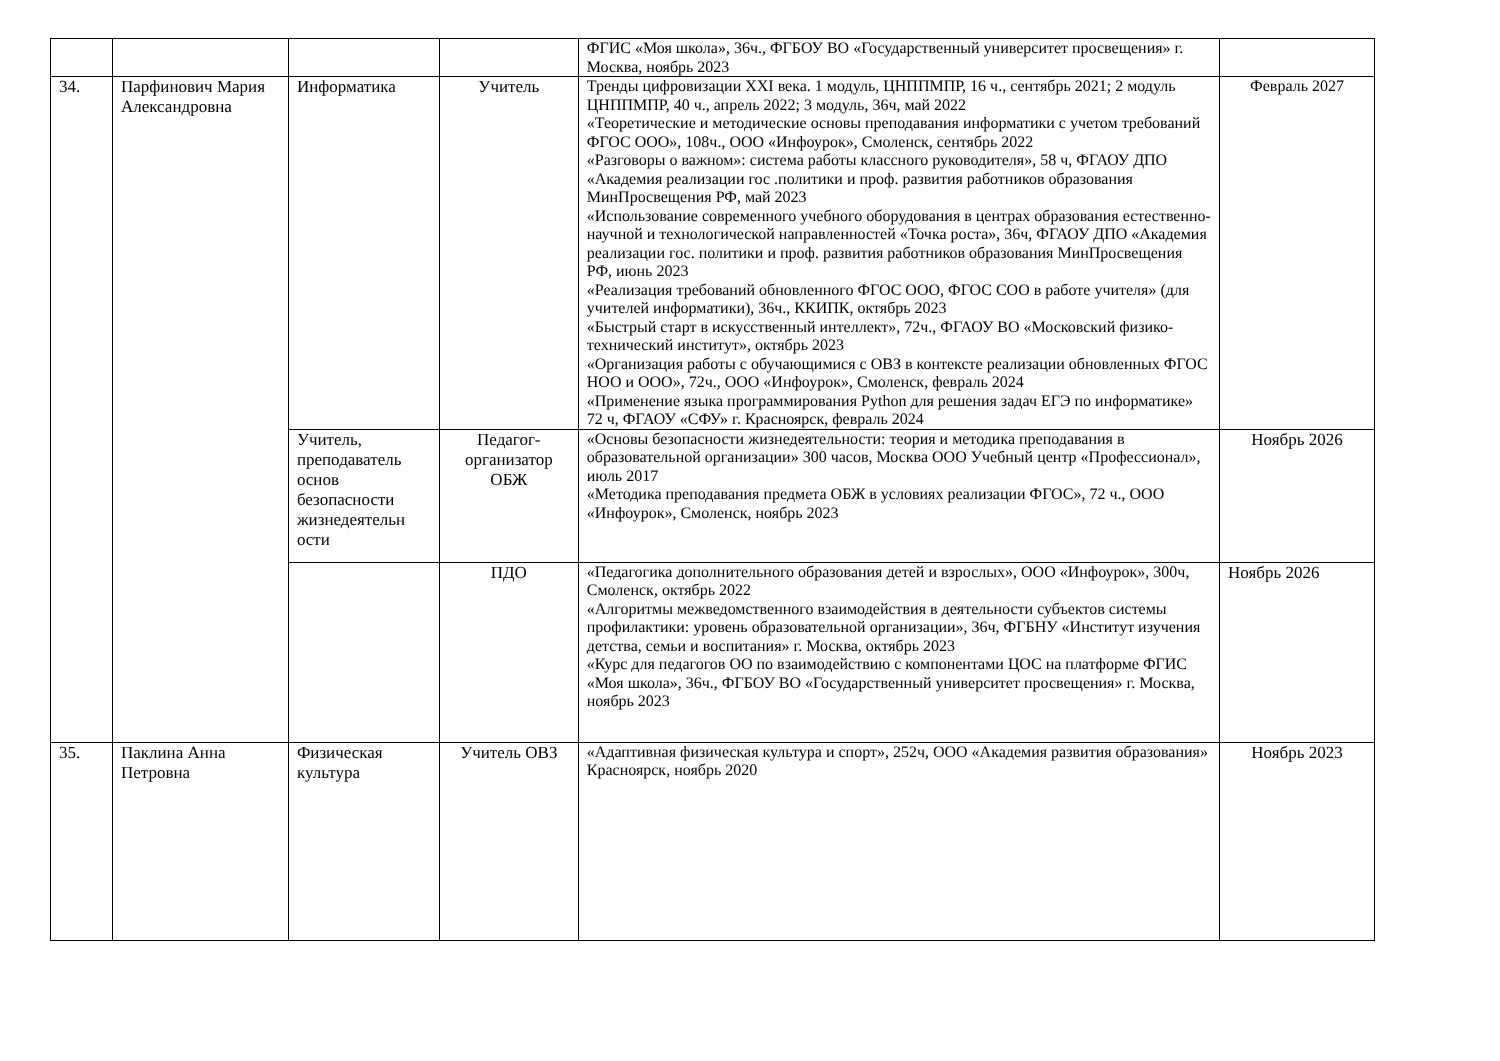| | | | | ФГИС «Моя школа», 36ч., ФГБОУ ВО «Государственный университет просвещения» г. Москва, ноябрь 2023 | |
| 34. | Парфинович Мария Александровна | Информатика | Учитель | Тренды цифровизации XXI века. 1 модуль, ЦНППМПР, 16 ч., сентябрь 2021; 2 модуль ЦНППМПР, 40 ч., апрель 2022; 3 модуль, 36ч, май 2022 «Теоретические и методические основы преподавания информатики с учетом требований ФГОС ООО», 108ч., ООО «Инфоурок», Смоленск, сентябрь 2022 «Разговоры о важном»: система работы классного руководителя», 58 ч, ФГАОУ ДПО «Академия реализации гос .политики и проф. развития работников образования МинПросвещения РФ, май 2023 «Использование современного учебного оборудования в центрах образования естественно-научной и технологической направленностей «Точка роста», 36ч, ФГАОУ ДПО «Академия реализации гос. политики и проф. развития работников образования МинПросвещения РФ, июнь 2023 «Реализация требований обновленного ФГОС ООО, ФГОС СОО в работе учителя» (для учителей информатики), 36ч., ККИПК, октябрь 2023 «Быстрый старт в искусственный интеллект», 72ч., ФГАОУ ВО «Московский физико-технический институт», октябрь 2023 «Организация работы с обучающимися с ОВЗ в контексте реализации обновленных ФГОС НОО и ООО», 72ч., ООО «Инфоурок», Смоленск, февраль 2024 «Применение языка программирования Python для решения задач ЕГЭ по информатике» 72 ч, ФГАОУ «СФУ» г. Красноярск, февраль 2024 | Февраль 2027 |
| | | Учитель, преподаватель основ безопасности жизнедеятельн ости | Педагог-организатор ОБЖ | «Основы безопасности жизнедеятельности: теория и методика преподавания в образовательной организации» 300 часов, Москва ООО Учебный центр «Профессионал», июль 2017 «Методика преподавания предмета ОБЖ в условиях реализации ФГОС», 72 ч., ООО «Инфоурок», Смоленск, ноябрь 2023 | Ноябрь 2026 |
| | | | ПДО | «Педагогика дополнительного образования детей и взрослых», ООО «Инфоурок», 300ч, Смоленск, октябрь 2022 «Алгоритмы межведомственного взаимодействия в деятельности субъектов системы профилактики: уровень образовательной организации», 36ч, ФГБНУ «Институт изучения детства, семьи и воспитания» г. Москва, октябрь 2023 «Курс для педагогов ОО по взаимодействию с компонентами ЦОС на платформе ФГИС «Моя школа», 36ч., ФГБОУ ВО «Государственный университет просвещения» г. Москва, ноябрь 2023 | Ноябрь 2026 |
| 35. | Паклина Анна Петровна | Физическая культура | Учитель ОВЗ | «Адаптивная физическая культура и спорт», 252ч, ООО «Академия развития образования» Красноярск, ноябрь 2020 | Ноябрь 2023 |